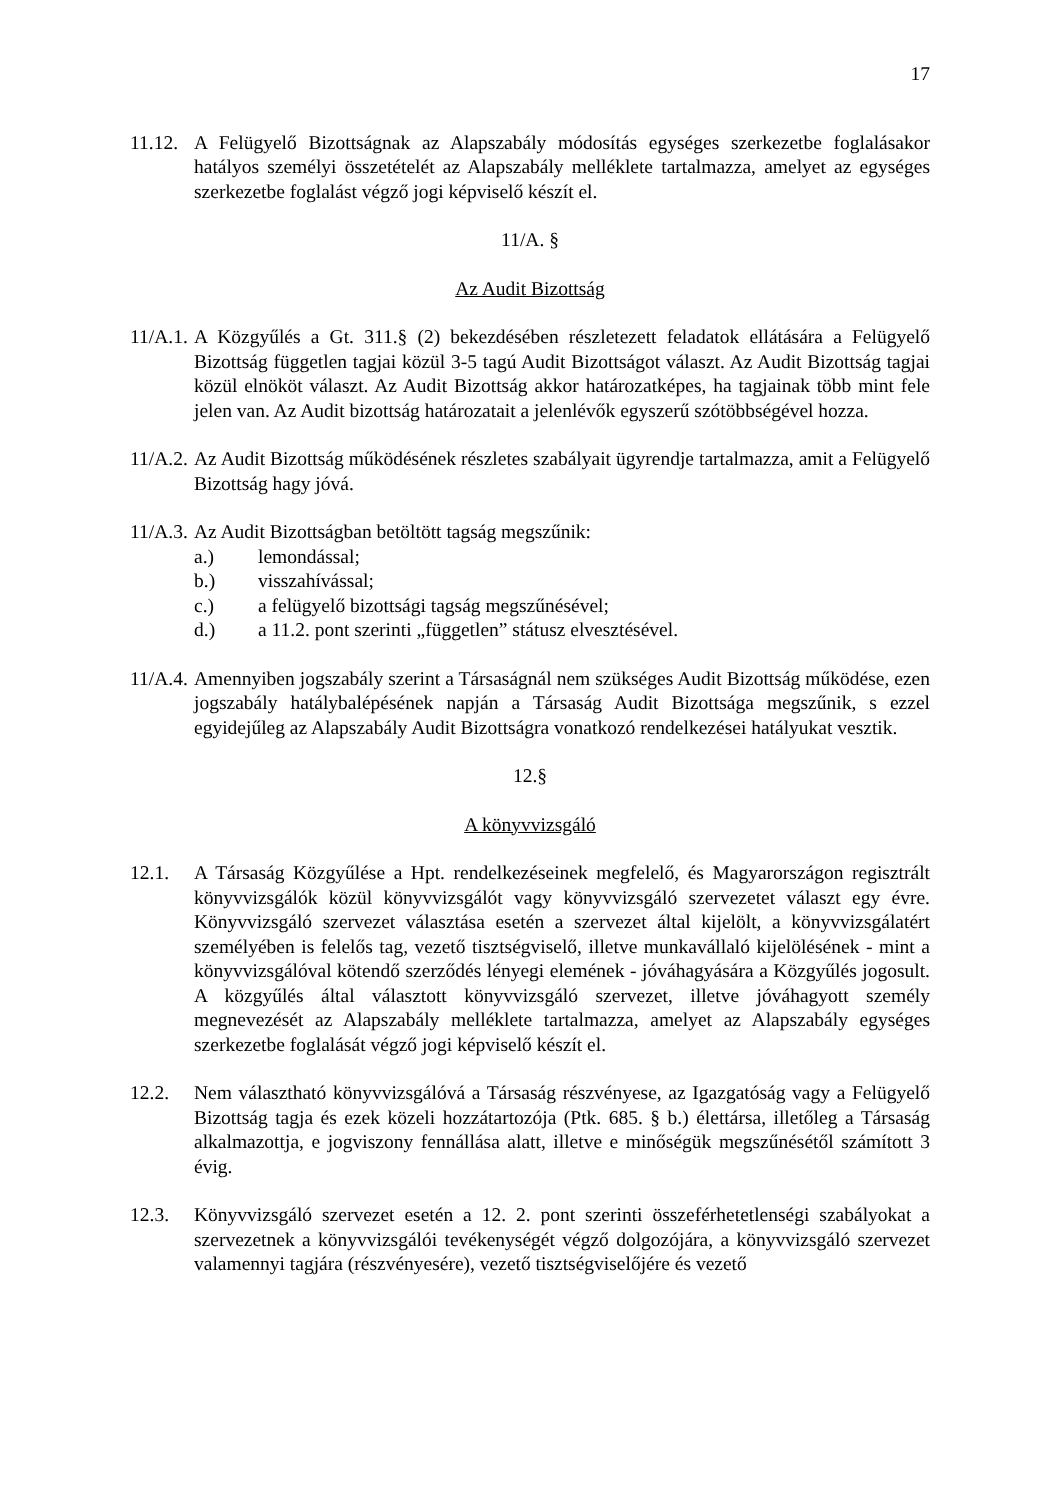17
11.12.
A Felügyelő Bizottságnak az Alapszabály módosítás egységes szerkezetbe foglalásakor hatályos személyi összetételét az Alapszabály melléklete tartalmazza, amelyet az egységes szerkezetbe foglalást végző jogi képviselő készít el.
11/A. §
Az Audit Bizottság
11/A.1.
A Közgyűlés a Gt. 311.§ (2) bekezdésében részletezett feladatok ellátására a Felügyelő Bizottság független tagjai közül 3-5 tagú Audit Bizottságot választ. Az Audit Bizottság tagjai közül elnököt választ. Az Audit Bizottság akkor határozatképes, ha tagjainak több mint fele jelen van. Az Audit bizottság határozatait a jelenlévők egyszerű szótöbbségével hozza.
11/A.2.
Az Audit Bizottság működésének részletes szabályait ügyrendje tartalmazza, amit a Felügyelő Bizottság hagy jóvá.
11/A.3.
Az Audit Bizottságban betöltött tagság megszűnik:
a.) lemondással;
b.) visszahívással;
c.) a felügyelő bizottsági tagság megszűnésével;
d.) a 11.2. pont szerinti „független” státusz elvesztésével.
11/A.4.
Amennyiben jogszabály szerint a Társaságnál nem szükséges Audit Bizottság működése, ezen jogszabály hatálybalépésének napján a Társaság Audit Bizottsága megszűnik, s ezzel egyidejűleg az Alapszabály Audit Bizottságra vonatkozó rendelkezései hatályukat vesztik.
12.§
A könyvvizsgáló
12.1. A Társaság Közgyűlése a Hpt. rendelkezéseinek megfelelő, és Magyarországon regisztrált könyvvizsgálók közül könyvvizsgálót vagy könyvvizsgáló szervezetet választ egy évre. Könyvvizsgáló szervezet választása esetén a szervezet által kijelölt, a könyvvizsgálatért személyében is felelős tag, vezető tisztségviselő, illetve munkavállaló kijelölésének - mint a könyvvizsgálóval kötendő szerződés lényegi elemének - jóváhagyására a Közgyűlés jogosult. A közgyűlés által választott könyvvizsgáló szervezet, illetve jóváhagyott személy megnevezését az Alapszabály melléklete tartalmazza, amelyet az Alapszabály egységes szerkezetbe foglalását végző jogi képviselő készít el.
12.2. Nem választható könyvvizsgálóvá a Társaság részvényese, az Igazgatóság vagy a Felügyelő Bizottság tagja és ezek közeli hozzátartozója (Ptk. 685. § b.) élettársa, illetőleg a Társaság alkalmazottja, e jogviszony fennállása alatt, illetve e minőségük megszűnésétől számított 3 évig.
12.3. Könyvvizsgáló szervezet esetén a 12. 2. pont szerinti összeférhetetlenségi szabályokat a szervezetnek a könyvvizsgálói tevékenységét végző dolgozójára, a könyvvizsgáló szervezet valamennyi tagjára (részvényesére), vezető tisztségviselőjére és vezető